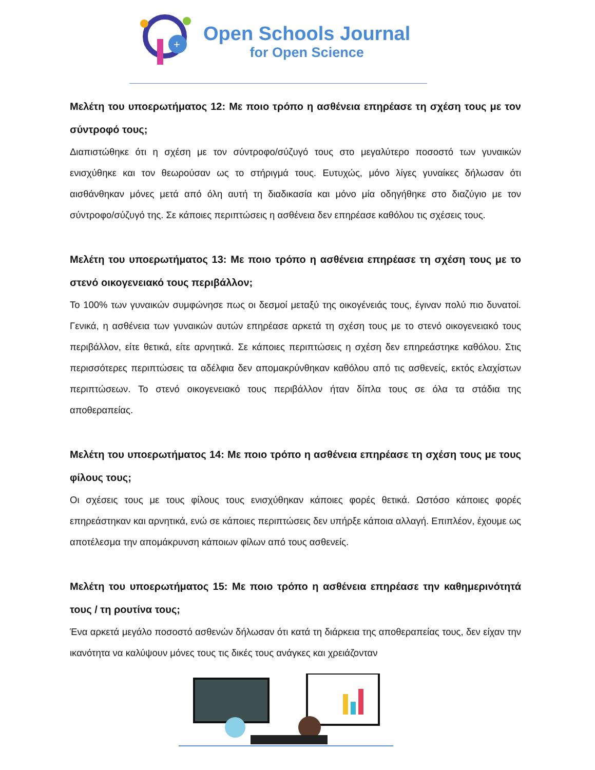+
Open Schools Journal
for Open Science
Μελέτη του υποερωτήματος 12: Με ποιο τρόπο η ασθένεια επηρέασε τη σχέση τους με τον σύντροφό τους;
Διαπιστώθηκε ότι η σχέση με τον σύντροφο/σύζυγό τους στο μεγαλύτερο ποσοστό των γυναικών ενισχύθηκε και τον θεωρούσαν ως το στήριγμά τους. Ευτυχώς, μόνο λίγες γυναίκες δήλωσαν ότι αισθάνθηκαν μόνες μετά από όλη αυτή τη διαδικασία και μόνο μία οδηγήθηκε στο διαζύγιο με τον σύντροφο/σύζυγό της. Σε κάποιες περιπτώσεις η ασθένεια δεν επηρέασε καθόλου τις σχέσεις τους.
Μελέτη του υποερωτήματος 13: Με ποιο τρόπο η ασθένεια επηρέασε τη σχέση τους με το στενό οικογενειακό τους περιβάλλον;
Το 100% των γυναικών συμφώνησε πως οι δεσμοί μεταξύ της οικογένειάς τους, έγιναν πολύ πιο δυνατοί. Γενικά, η ασθένεια των γυναικών αυτών επηρέασε αρκετά τη σχέση τους με το στενό οικογενειακό τους περιβάλλον, είτε θετικά, είτε αρνητικά. Σε κάποιες περιπτώσεις η σχέση δεν επηρεάστηκε καθόλου. Στις περισσότερες περιπτώσεις τα αδέλφια δεν απομακρύνθηκαν καθόλου από τις ασθενείς, εκτός ελαχίστων περιπτώσεων. Το στενό οικογενειακό τους περιβάλλον ήταν δίπλα τους σε όλα τα στάδια της αποθεραπείας.
Μελέτη του υποερωτήματος 14: Με ποιο τρόπο η ασθένεια επηρέασε τη σχέση τους με τους φίλους τους;
Οι σχέσεις τους με τους φίλους τους ενισχύθηκαν κάποιες φορές θετικά. Ωστόσο κάποιες φορές επηρεάστηκαν και αρνητικά, ενώ σε κάποιες περιπτώσεις δεν υπήρξε κάποια αλλαγή. Επιπλέον, έχουμε ως αποτέλεσμα την απομάκρυνση κάποιων φίλων από τους ασθενείς.
Μελέτη του υποερωτήματος 15: Με ποιο τρόπο η ασθένεια επηρέασε την καθημερινότητά τους / τη ρουτίνα τους;
Ένα αρκετά μεγάλο ποσοστό ασθενών δήλωσαν ότι κατά τη διάρκεια της αποθεραπείας τους, δεν είχαν την ικανότητα να καλύψουν μόνες τους τις δικές τους ανάγκες και χρειάζονταν